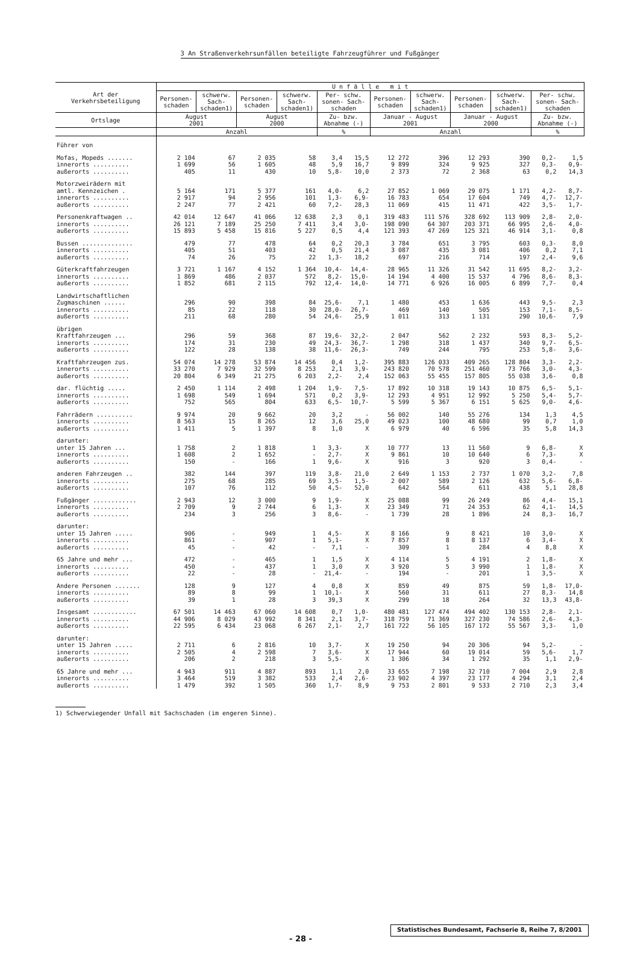3 An Straßenverkehrsunfällen beteiligte Fahrzeugführer und Fußgänger
| Art der Verkehrsbeteiligung | U n f ä l l e m i t | | | | | | | | | | | |
| --- | --- | --- | --- | --- | --- | --- | --- | --- | --- | --- | --- | --- |
| | Personen- schaden | schwerw. Sach- schaden1) | Personen- schaden | schwerw. Sach- schaden1) | Per- schw. sonen- Sach- schaden | | Personen- schaden | schwerw. Sach- schaden1) | Personen- schaden | schwerw. Sach- schaden1) | Per- schw. sonen- Sach- schaden | |
| Ortslage | August 2001 | | August 2000 | | Zu- bzw. Abnahme (-) | | Januar - August 2001 | | Januar - August 2000 | | Zu- bzw. Abnahme (-) | |
| | Anzahl | | | | % | | Anzahl | | | | % | |
| Führer von | | | | | | | | | | | | |
| Mofas, Mopeds ....... | 2 104 | 67 | 2 035 | 58 | 3,4 | 15,5 | 12 272 | 396 | 12 293 | 390 | 0,2- | 1,5 |
| innerorts .......... | 1 699 | 56 | 1 605 | 48 | 5,9 | 16,7 | 9 899 | 324 | 9 925 | 327 | 0,3- | 0,9- |
| außerorts .......... | 405 | 11 | 430 | 10 | 5,8- | 10,0 | 2 373 | 72 | 2 368 | 63 | 0,2 | 14,3 |
| Motorzweirädern mit amtl. Kennzeichen . | 5 164 | 171 | 5 377 | 161 | 4,0- | 6,2 | 27 852 | 1 069 | 29 075 | 1 171 | 4,2- | 8,7- |
| innerorts .......... | 2 917 | 94 | 2 956 | 101 | 1,3- | 6,9- | 16 783 | 654 | 17 604 | 749 | 4,7- | 12,7- |
| außerorts .......... | 2 247 | 77 | 2 421 | 60 | 7,2- | 28,3 | 11 069 | 415 | 11 471 | 422 | 3,5- | 1,7- |
| Personenkraftwagen .. | 42 014 | 12 647 | 41 066 | 12 638 | 2,3 | 0,1 | 319 483 | 111 576 | 328 692 | 113 909 | 2,8- | 2,0- |
| innerorts .......... | 26 121 | 7 189 | 25 250 | 7 411 | 3,4 | 3,0- | 198 090 | 64 307 | 203 371 | 66 995 | 2,6- | 4,0- |
| außerorts .......... | 15 893 | 5 458 | 15 816 | 5 227 | 0,5 | 4,4 | 121 393 | 47 269 | 125 321 | 46 914 | 3,1- | 0,8 |
| Bussen .............. | 479 | 77 | 478 | 64 | 0,2 | 20,3 | 3 784 | 651 | 3 795 | 603 | 0,3- | 8,0 |
| innerorts .......... | 405 | 51 | 403 | 42 | 0,5 | 21,4 | 3 087 | 435 | 3 081 | 406 | 0,2 | 7,1 |
| außerorts .......... | 74 | 26 | 75 | 22 | 1,3- | 18,2 | 697 | 216 | 714 | 197 | 2,4- | 9,6 |
| Güterkraftfahrzeugen | 3 721 | 1 167 | 4 152 | 1 364 | 10,4- | 14,4- | 28 965 | 11 326 | 31 542 | 11 695 | 8,2- | 3,2- |
| innerorts .......... | 1 869 | 486 | 2 037 | 572 | 8,2- | 15,0- | 14 194 | 4 400 | 15 537 | 4 796 | 8,6- | 8,3- |
| außerorts .......... | 1 852 | 681 | 2 115 | 792 | 12,4- | 14,0- | 14 771 | 6 926 | 16 005 | 6 899 | 7,7- | 0,4 |
| Landwirtschaftlichen Zugmaschinen ...... | 296 | 90 | 398 | 84 | 25,6- | 7,1 | 1 480 | 453 | 1 636 | 443 | 9,5- | 2,3 |
| innerorts .......... | 85 | 22 | 118 | 30 | 28,0- | 26,7- | 469 | 140 | 505 | 153 | 7,1- | 8,5- |
| außerorts .......... | 211 | 68 | 280 | 54 | 24,6- | 25,9 | 1 011 | 313 | 1 131 | 290 | 10,6- | 7,9 |
| übrigen Kraftfahrzeugen ... | 296 | 59 | 368 | 87 | 19,6- | 32,2- | 2 047 | 562 | 2 232 | 593 | 8,3- | 5,2- |
| innerorts .......... | 174 | 31 | 230 | 49 | 24,3- | 36,7- | 1 298 | 318 | 1 437 | 340 | 9,7- | 6,5- |
| außerorts .......... | 122 | 28 | 138 | 38 | 11,6- | 26,3- | 749 | 244 | 795 | 253 | 5,8- | 3,6- |
| Kraftfahrzeugen zus. | 54 074 | 14 278 | 53 874 | 14 456 | 0,4 | 1,2- | 395 883 | 126 033 | 409 265 | 128 804 | 3,3- | 2,2- |
| innerorts .......... | 33 270 | 7 929 | 32 599 | 8 253 | 2,1 | 3,9- | 243 820 | 70 578 | 251 460 | 73 766 | 3,0- | 4,3- |
| außerorts .......... | 20 804 | 6 349 | 21 275 | 6 203 | 2,2- | 2,4 | 152 063 | 55 455 | 157 805 | 55 038 | 3,6- | 0,8 |
| dar. flüchtig ..... | 2 450 | 1 114 | 2 498 | 1 204 | 1,9- | 7,5- | 17 892 | 10 318 | 19 143 | 10 875 | 6,5- | 5,1- |
| innerorts .......... | 1 698 | 549 | 1 694 | 571 | 0,2 | 3,9- | 12 293 | 4 951 | 12 992 | 5 250 | 5,4- | 5,7- |
| außerorts .......... | 752 | 565 | 804 | 633 | 6,5- | 10,7- | 5 599 | 5 367 | 6 151 | 5 625 | 9,0- | 4,6- |
| Fahrrädern .......... | 9 974 | 20 | 9 662 | 20 | 3,2 | - | 56 002 | 140 | 55 276 | 134 | 1,3 | 4,5 |
| innerorts .......... | 8 563 | 15 | 8 265 | 12 | 3,6 | 25,0 | 49 023 | 100 | 48 680 | 99 | 0,7 | 1,0 |
| außerorts .......... | 1 411 | 5 | 1 397 | 8 | 1,0 | X | 6 979 | 40 | 6 596 | 35 | 5,8 | 14,3 |
| darunter: unter 15 Jahren ... | 1 758 | 2 | 1 818 | 1 | 3,3- | X | 10 777 | 13 | 11 560 | 9 | 6,8- | X |
| innerorts .......... | 1 608 | 2 | 1 652 | - | 2,7- | X | 9 861 | 10 | 10 640 | 6 | 7,3- | X |
| außerorts .......... | 150 | - | 166 | 1 | 9,6- | X | 916 | 3 | 920 | 3 | 0,4- | - |
| anderen Fahrzeugen .. | 382 | 144 | 397 | 119 | 3,8- | 21,0 | 2 649 | 1 153 | 2 737 | 1 070 | 3,2- | 7,8 |
| innerorts .......... | 275 | 68 | 285 | 69 | 3,5- | 1,5- | 2 007 | 589 | 2 126 | 632 | 5,6- | 6,8- |
| außerorts .......... | 107 | 76 | 112 | 50 | 4,5- | 52,0 | 642 | 564 | 611 | 438 | 5,1 | 28,8 |
| Fußgänger ............ | 2 943 | 12 | 3 000 | 9 | 1,9- | X | 25 088 | 99 | 26 249 | 86 | 4,4- | 15,1 |
| innerorts .......... | 2 709 | 9 | 2 744 | 6 | 1,3- | X | 23 349 | 71 | 24 353 | 62 | 4,1- | 14,5 |
| außerorts .......... | 234 | 3 | 256 | 3 | 8,6- | - | 1 739 | 28 | 1 896 | 24 | 8,3- | 16,7 |
| darunter: unter 15 Jahren ..... | 906 | - | 949 | 1 | 4,5- | X | 8 166 | 9 | 8 421 | 10 | 3,0- | X |
| innerorts .......... | 861 | - | 907 | 1 | 5,1- | X | 7 857 | 8 | 8 137 | 6 | 3,4- | X |
| außerorts .......... | 45 | - | 42 | - | 7,1 | - | 309 | 1 | 284 | 4 | 8,8 | X |
| 65 Jahre und mehr ... | 472 | - | 465 | 1 | 1,5 | X | 4 114 | 5 | 4 191 | 2 | 1,8- | X |
| innerorts .......... | 450 | - | 437 | 1 | 3,0 | X | 3 920 | 5 | 3 990 | 1 | 1,8- | X |
| außerorts .......... | 22 | - | 28 | - | 21,4- | - | 194 | - | 201 | 1 | 3,5- | X |
| Andere Personen ....... | 128 | 9 | 127 | 4 | 0,8 | X | 859 | 49 | 875 | 59 | 1,8- | 17,0- |
| innerorts .......... | 89 | 8 | 99 | 1 | 10,1- | X | 560 | 31 | 611 | 27 | 8,3- | 14,8 |
| außerorts .......... | 39 | 1 | 28 | 3 | 39,3 | X | 299 | 18 | 264 | 32 | 13,3 | 43,8- |
| Insgesamt ............ | 67 501 | 14 463 | 67 060 | 14 608 | 0,7 | 1,0- | 480 481 | 127 474 | 494 402 | 130 153 | 2,8- | 2,1- |
| innerorts .......... | 44 906 | 8 029 | 43 992 | 8 341 | 2,1 | 3,7- | 318 759 | 71 369 | 327 230 | 74 586 | 2,6- | 4,3- |
| außerorts .......... | 22 595 | 6 434 | 23 068 | 6 267 | 2,1- | 2,7 | 161 722 | 56 105 | 167 172 | 55 567 | 3,3- | 1,0 |
| darunter: unter 15 Jahren ..... | 2 711 | 6 | 2 816 | 10 | 3,7- | X | 19 250 | 94 | 20 306 | 94 | 5,2- | - |
| innerorts .......... | 2 505 | 4 | 2 598 | 7 | 3,6- | X | 17 944 | 60 | 19 014 | 59 | 5,6- | 1,7 |
| außerorts .......... | 206 | 2 | 218 | 3 | 5,5- | X | 1 306 | 34 | 1 292 | 35 | 1,1 | 2,9- |
| 65 Jahre und mehr ... | 4 943 | 911 | 4 887 | 893 | 1,1 | 2,0 | 33 655 | 7 198 | 32 710 | 7 004 | 2,9 | 2,8 |
| innerorts .......... | 3 464 | 519 | 3 382 | 533 | 2,4 | 2,6- | 23 902 | 4 397 | 23 177 | 4 294 | 3,1 | 2,4 |
| außerorts .......... | 1 479 | 392 | 1 505 | 360 | 1,7- | 8,9 | 9 753 | 2 801 | 9 533 | 2 710 | 2,3 | 3,4 |
1) Schwerwiegender Unfall mit Sachschaden (im engeren Sinne).
- 28 -
Statistisches Bundesamt, Fachserie 8, Reihe 7, 8/2001